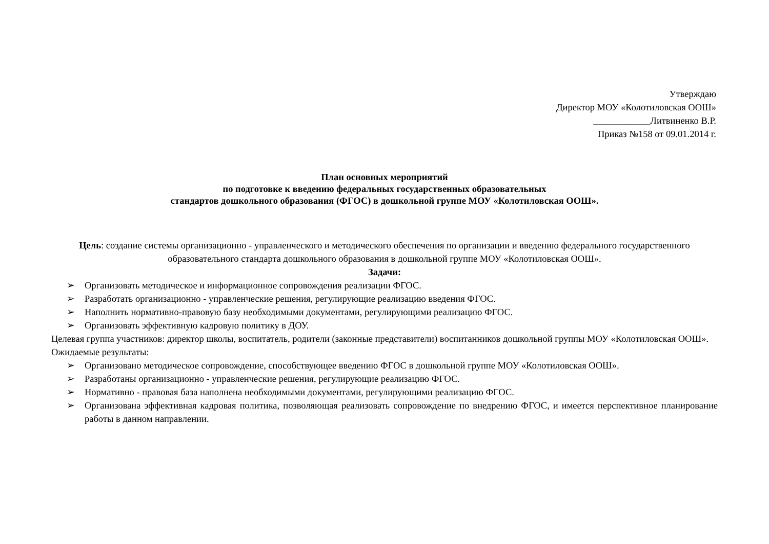Утверждаю
Директор МОУ «Колотиловская ООШ»
____________Литвиненко В.Р.
Приказ №158 от 09.01.2014 г.
План основных мероприятий
по подготовке к введению федеральных государственных образовательных
стандартов дошкольного образования (ФГОС) в дошкольной группе МОУ «Колотиловская ООШ».
Цель: создание системы организационно - управленческого и методического обеспечения по организации и введению федерального государственного образовательного стандарта дошкольного образования в дошкольной группе МОУ «Колотиловская ООШ».
Задачи:
➢ Организовать методическое и информационное сопровождения реализации ФГОС.
➢ Разработать организационно - управленческие решения, регулирующие реализацию введения ФГОС.
➢ Наполнить нормативно-правовую базу необходимыми документами, регулирующими реализацию ФГОС.
➢ Организовать эффективную кадровую политику в ДОУ.
Целевая группа участников: директор школы, воспитатель, родители (законные представители) воспитанников дошкольной группы МОУ «Колотиловская ООШ».
Ожидаемые результаты:
➢ Организовано методическое сопровождение, способствующее введению ФГОС в дошкольной группе МОУ «Колотиловская ООШ».
➢ Разработаны организационно - управленческие решения, регулирующие реализацию ФГОС.
➢ Нормативно - правовая база наполнена необходимыми документами, регулирующими реализацию ФГОС.
➢ Организована эффективная кадровая политика, позволяющая реализовать сопровождение по внедрению ФГОС, и имеется перспективное планирование работы в данном направлении.